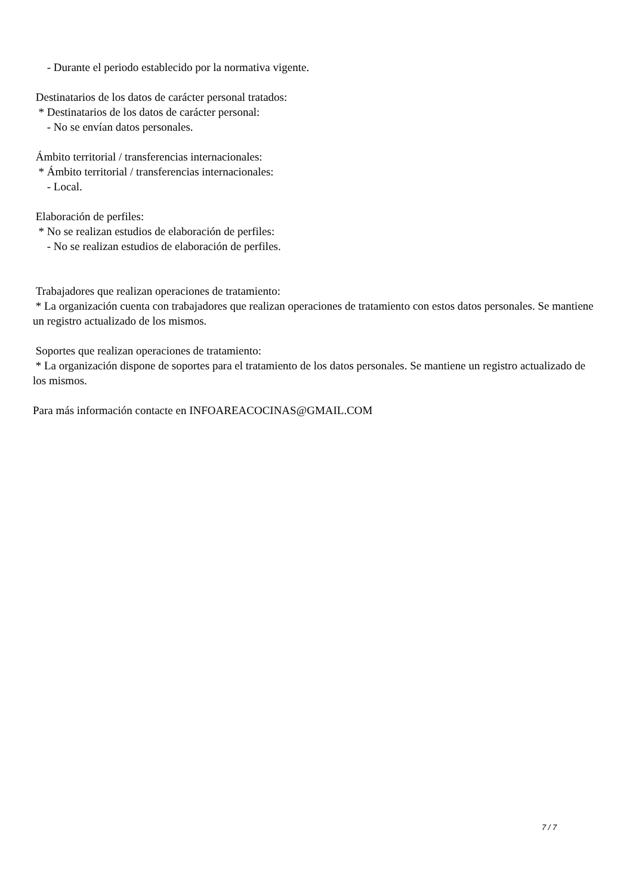- Durante el periodo establecido por la normativa vigente.
Destinatarios de los datos de carácter personal tratados:
* Destinatarios de los datos de carácter personal:
- No se envían datos personales.
Ámbito territorial / transferencias internacionales:
* Ámbito territorial / transferencias internacionales:
- Local.
Elaboración de perfiles:
* No se realizan estudios de elaboración de perfiles:
- No se realizan estudios de elaboración de perfiles.
Trabajadores que realizan operaciones de tratamiento:
* La organización cuenta con trabajadores que realizan operaciones de tratamiento con estos datos personales. Se mantiene un registro actualizado de los mismos.
Soportes que realizan operaciones de tratamiento:
* La organización dispone de soportes para el tratamiento de los datos personales. Se mantiene un registro actualizado de los mismos.
Para más información contacte en INFOAREACOCINAS@GMAIL.COM
7 / 7